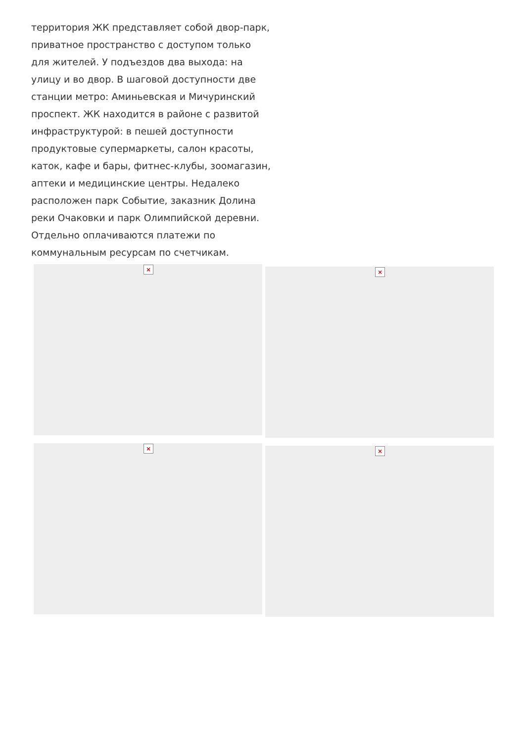территория ЖК представляет собой двор-парк, приватное пространство с доступом только для жителей. У подъездов два выхода: на улицу и во двор. В шаговой доступности две станции метро: Аминьевская и Мичуринский проспект. ЖК находится в районе с развитой инфраструктурой: в пешей доступности продуктовые супермаркеты, салон красоты, каток, кафе и бары, фитнес-клубы, зоомагазин, аптеки и медицинские центры. Недалеко расположен парк Событие, заказник Долина реки Очаковки и парк Олимпийской деревни. Отдельно оплачиваются платежи по коммунальным ресурсам по счетчикам.
× ×
× ×